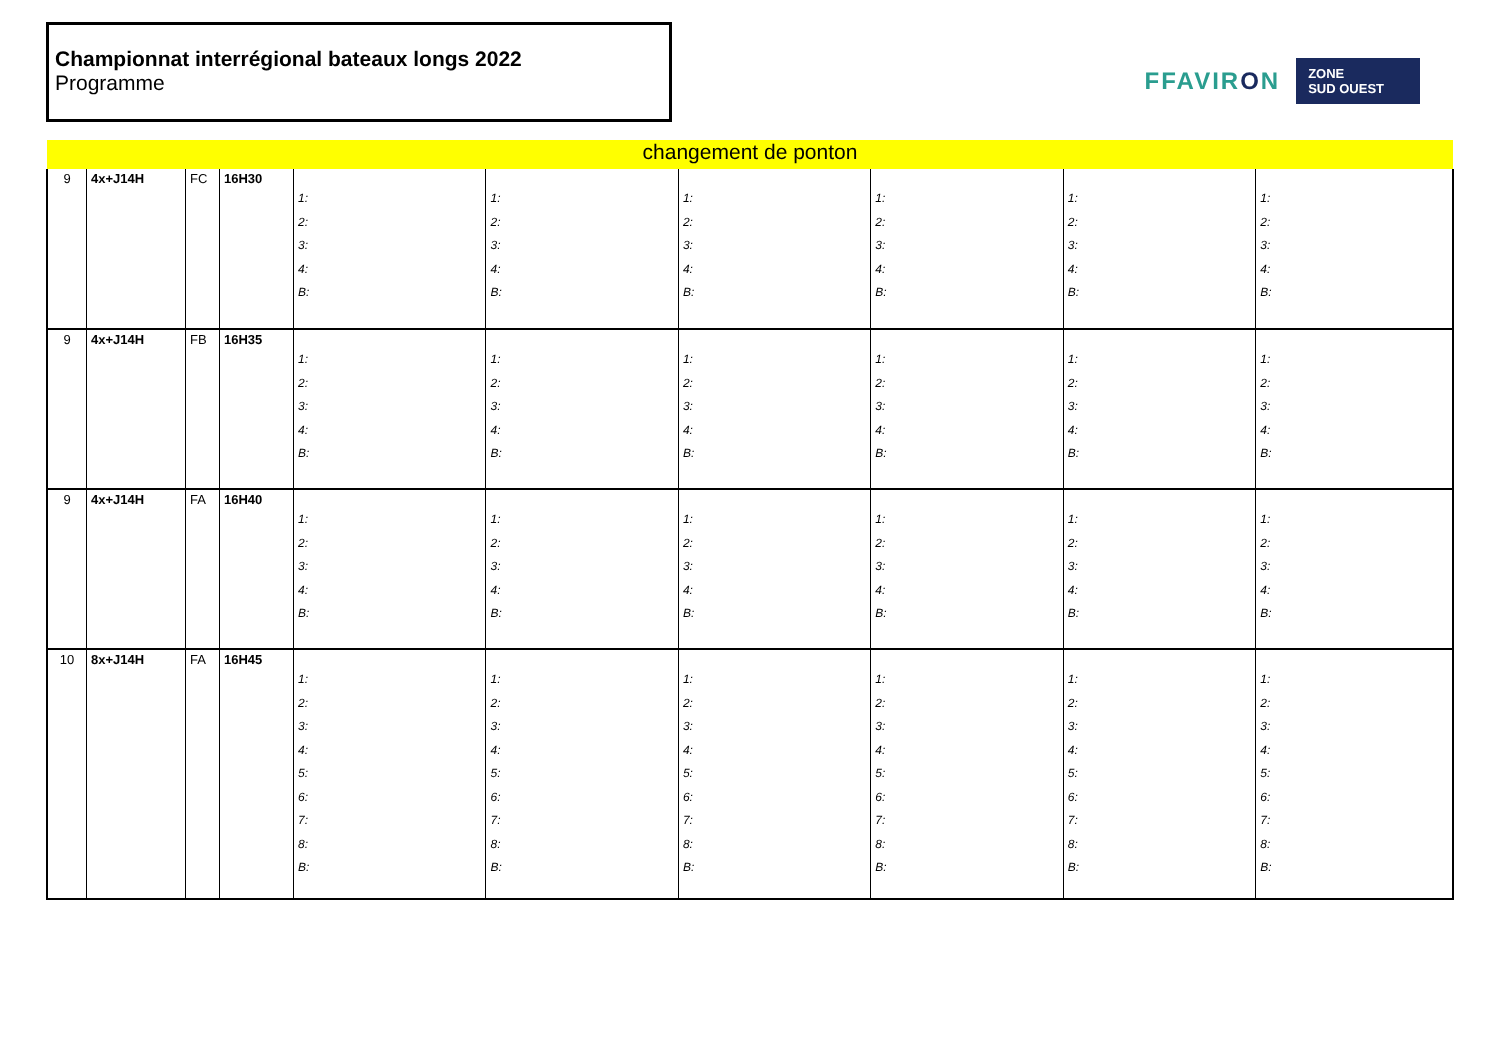Championnat interrégional bateaux longs 2022
Programme
FFAVIRON
ZONE
SUD OUEST
| changement de ponton | | | | | | | | | |
| 9 | 4x+J14H | FC | 16H30 | 1: 2: 3: 4: B: | 1: 2: 3: 4: B: | 1: 2: 3: 4: B: | 1: 2: 3: 4: B: | 1: 2: 3: 4: B: | 1: 2: 3: 4: B: |
| 9 | 4x+J14H | FB | 16H35 | 1: 2: 3: 4: B: | 1: 2: 3: 4: B: | 1: 2: 3: 4: B: | 1: 2: 3: 4: B: | 1: 2: 3: 4: B: | 1: 2: 3: 4: B: |
| 9 | 4x+J14H | FA | 16H40 | 1: 2: 3: 4: B: | 1: 2: 3: 4: B: | 1: 2: 3: 4: B: | 1: 2: 3: 4: B: | 1: 2: 3: 4: B: | 1: 2: 3: 4: B: |
| 10 | 8x+J14H | FA | 16H45 | 1: 2: 3: 4: 5: 6: 7: 8: B: | 1: 2: 3: 4: 5: 6: 7: 8: B: | 1: 2: 3: 4: 5: 6: 7: 8: B: | 1: 2: 3: 4: 5: 6: 7: 8: B: | 1: 2: 3: 4: 5: 6: 7: 8: B: | 1: 2: 3: 4: 5: 6: 7: 8: B: |